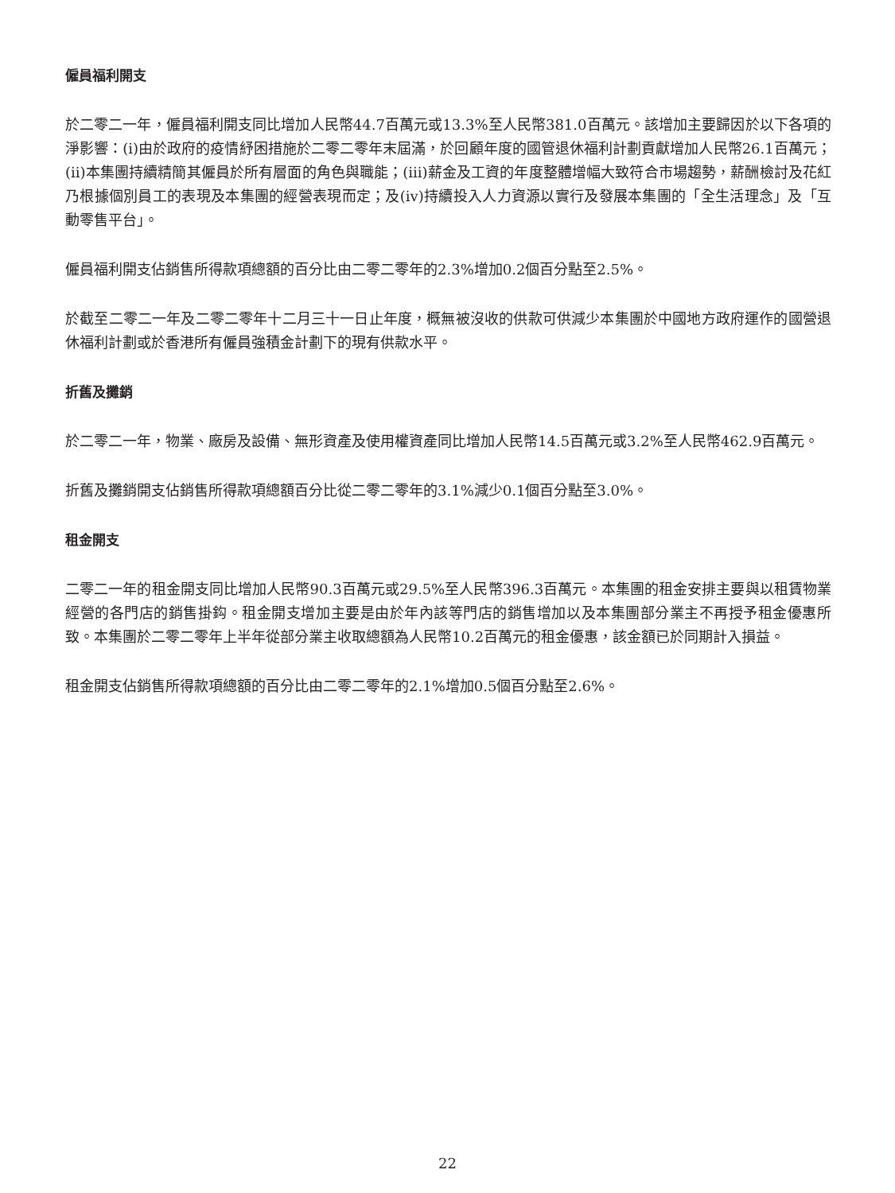僱員福利開支
於二零二一年，僱員福利開支同比增加人民幣44.7百萬元或13.3%至人民幣381.0百萬元。該增加主要歸因於以下各項的淨影響：(i)由於政府的疫情紓困措施於二零二零年末屆滿，於回顧年度的國管退休福利計劃貢獻增加人民幣26.1百萬元；(ii)本集團持續精簡其僱員於所有層面的角色與職能；(iii)薪金及工資的年度整體增幅大致符合市場趨勢，薪酬檢討及花紅乃根據個別員工的表現及本集團的經營表現而定；及(iv)持續投入人力資源以實行及發展本集團的「全生活理念」及「互動零售平台」。
僱員福利開支佔銷售所得款項總額的百分比由二零二零年的2.3%增加0.2個百分點至2.5%。
於截至二零二一年及二零二零年十二月三十一日止年度，概無被沒收的供款可供減少本集團於中國地方政府運作的國營退休福利計劃或於香港所有僱員強積金計劃下的現有供款水平。
折舊及攤銷
於二零二一年，物業、廠房及設備、無形資產及使用權資產同比增加人民幣14.5百萬元或3.2%至人民幣462.9百萬元。
折舊及攤銷開支佔銷售所得款項總額百分比從二零二零年的3.1%減少0.1個百分點至3.0%。
租金開支
二零二一年的租金開支同比增加人民幣90.3百萬元或29.5%至人民幣396.3百萬元。本集團的租金安排主要與以租賃物業經營的各門店的銷售掛鈎。租金開支增加主要是由於年內該等門店的銷售增加以及本集團部分業主不再授予租金優惠所致。本集團於二零二零年上半年從部分業主收取總額為人民幣10.2百萬元的租金優惠，該金額已於同期計入損益。
租金開支佔銷售所得款項總額的百分比由二零二零年的2.1%增加0.5個百分點至2.6%。
22